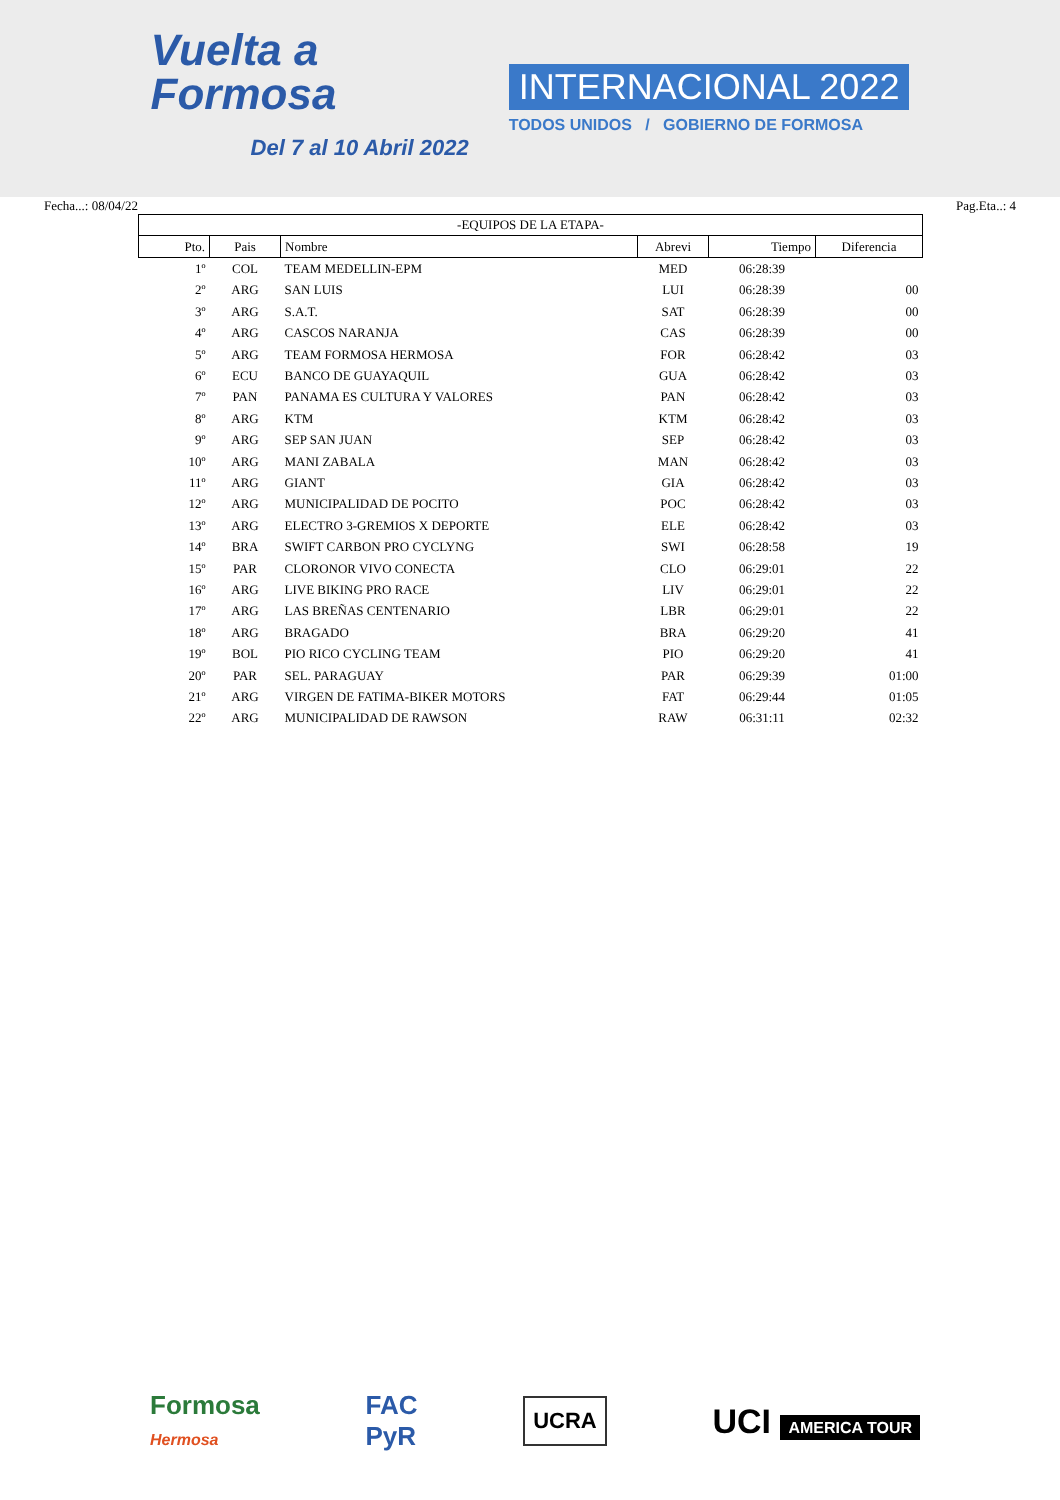Vuelta a
Formosa
Del 7 al 10 Abril 2022
INTERNACIONAL 2022
TODOS UNIDOS / GOBIERNO DE FORMOSA
Fecha...: 08/04/22 Pag.Eta..: 4
| -EQUIPOS DE LA ETAPA- | | | | | |
| Pto. | Pais | Nombre | Abrevi | Tiempo | Diferencia |
| 1º | COL | TEAM MEDELLIN-EPM | MED | 06:28:39 | |
| 2º | ARG | SAN LUIS | LUI | 06:28:39 | 00 |
| 3º | ARG | S.A.T. | SAT | 06:28:39 | 00 |
| 4º | ARG | CASCOS NARANJA | CAS | 06:28:39 | 00 |
| 5º | ARG | TEAM FORMOSA HERMOSA | FOR | 06:28:42 | 03 |
| 6º | ECU | BANCO DE GUAYAQUIL | GUA | 06:28:42 | 03 |
| 7º | PAN | PANAMA ES CULTURA Y VALORES | PAN | 06:28:42 | 03 |
| 8º | ARG | KTM | KTM | 06:28:42 | 03 |
| 9º | ARG | SEP SAN JUAN | SEP | 06:28:42 | 03 |
| 10º | ARG | MANI ZABALA | MAN | 06:28:42 | 03 |
| 11º | ARG | GIANT | GIA | 06:28:42 | 03 |
| 12º | ARG | MUNICIPALIDAD DE POCITO | POC | 06:28:42 | 03 |
| 13º | ARG | ELECTRO 3-GREMIOS X DEPORTE | ELE | 06:28:42 | 03 |
| 14º | BRA | SWIFT CARBON PRO CYCLYNG | SWI | 06:28:58 | 19 |
| 15º | PAR | CLORONOR VIVO CONECTA | CLO | 06:29:01 | 22 |
| 16º | ARG | LIVE BIKING PRO RACE | LIV | 06:29:01 | 22 |
| 17º | ARG | LAS BREÑAS CENTENARIO | LBR | 06:29:01 | 22 |
| 18º | ARG | BRAGADO | BRA | 06:29:20 | 41 |
| 19º | BOL | PIO RICO CYCLING TEAM | PIO | 06:29:20 | 41 |
| 20º | PAR | SEL. PARAGUAY | PAR | 06:29:39 | 01:00 |
| 21º | ARG | VIRGEN DE FATIMA-BIKER MOTORS | FAT | 06:29:44 | 01:05 |
| 22º | ARG | MUNICIPALIDAD DE RAWSON | RAW | 06:31:11 | 02:32 |
Formosa
Hermosa
FAC
PyR
UCRA
UCI AMERICA TOUR